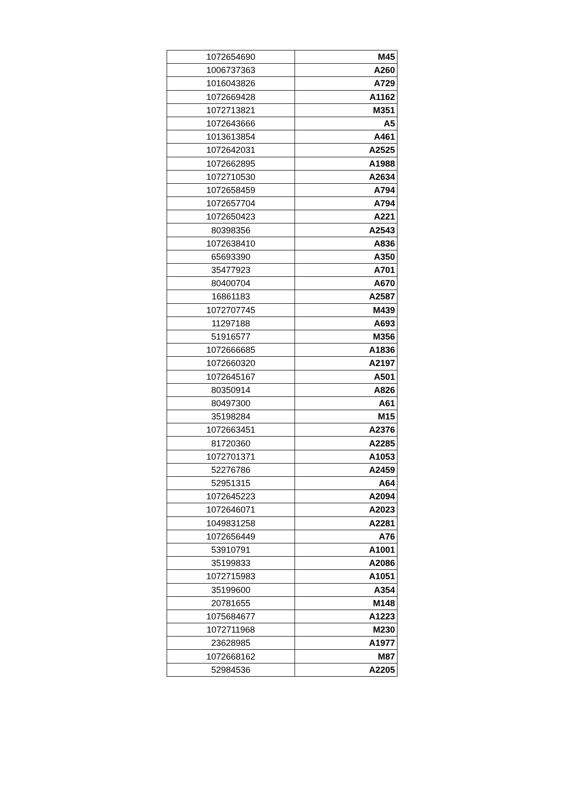| 1072654690 | M45 |
| 1006737363 | A260 |
| 1016043826 | A729 |
| 1072669428 | A1162 |
| 1072713821 | M351 |
| 1072643666 | A5 |
| 1013613854 | A461 |
| 1072642031 | A2525 |
| 1072662895 | A1988 |
| 1072710530 | A2634 |
| 1072658459 | A794 |
| 1072657704 | A794 |
| 1072650423 | A221 |
| 80398356 | A2543 |
| 1072638410 | A836 |
| 65693390 | A350 |
| 35477923 | A701 |
| 80400704 | A670 |
| 16861183 | A2587 |
| 1072707745 | M439 |
| 11297188 | A693 |
| 51916577 | M356 |
| 1072666685 | A1836 |
| 1072660320 | A2197 |
| 1072645167 | A501 |
| 80350914 | A826 |
| 80497300 | A61 |
| 35198284 | M15 |
| 1072663451 | A2376 |
| 81720360 | A2285 |
| 1072701371 | A1053 |
| 52276786 | A2459 |
| 52951315 | A64 |
| 1072645223 | A2094 |
| 1072646071 | A2023 |
| 1049831258 | A2281 |
| 1072656449 | A76 |
| 53910791 | A1001 |
| 35199833 | A2086 |
| 1072715983 | A1051 |
| 35199600 | A354 |
| 20781655 | M148 |
| 1075684677 | A1223 |
| 1072711968 | M230 |
| 23628985 | A1977 |
| 1072668162 | M87 |
| 52984536 | A2205 |